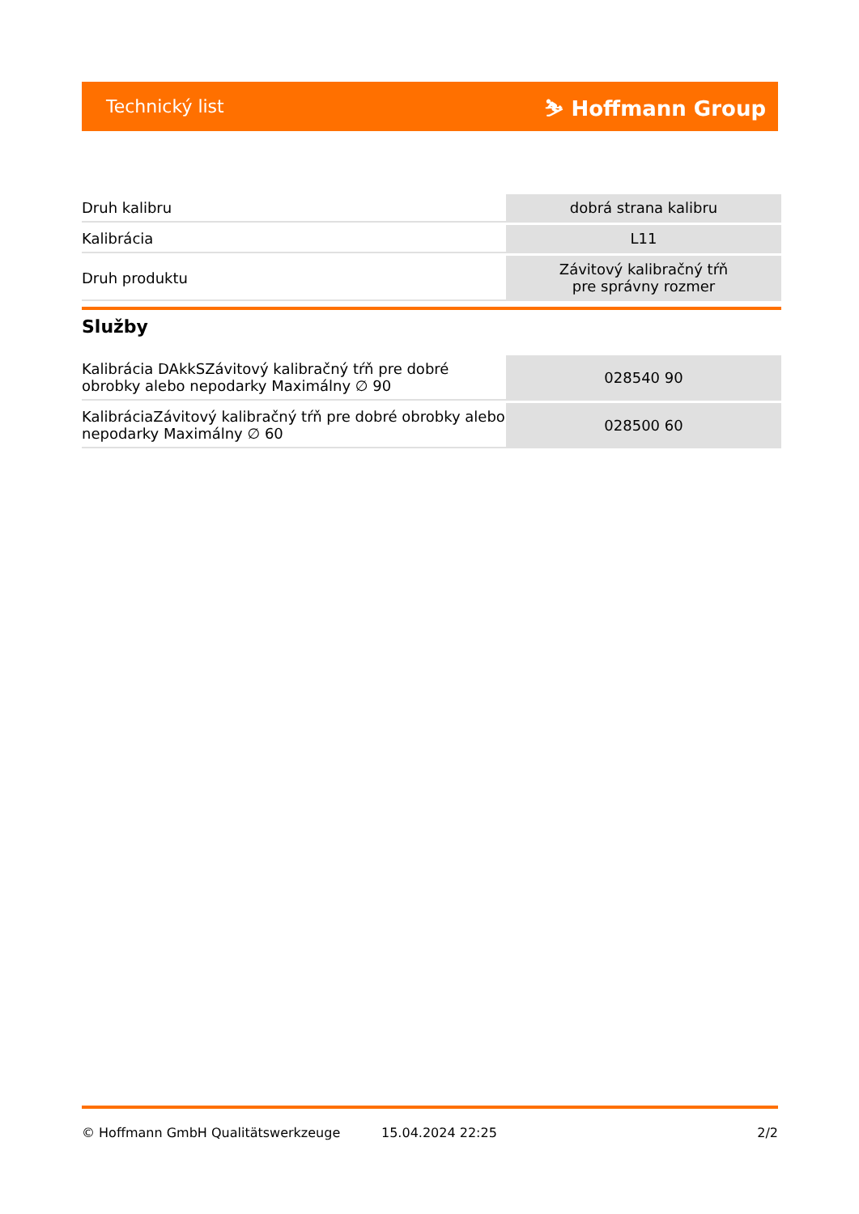Technický list ⛷ Hoffmann Group
| Druh kalibru | dobrá strana kalibru |
| Kalibrácia | L11 |
| Druh produktu | Závitový kalibračný tŕň pre správny rozmer |
Služby
| Kalibrácia DAkkSZávitový kalibračný tŕň pre dobré obrobky alebo nepodarky Maximálny ∅ 90 | 028540 90 |
| KalibráciaZávitový kalibračný tŕň pre dobré obrobky alebo nepodarky Maximálny ∅ 60 | 028500 60 |
© Hoffmann GmbH Qualitätswerkzeuge 15.04.2024 22:25 2/2